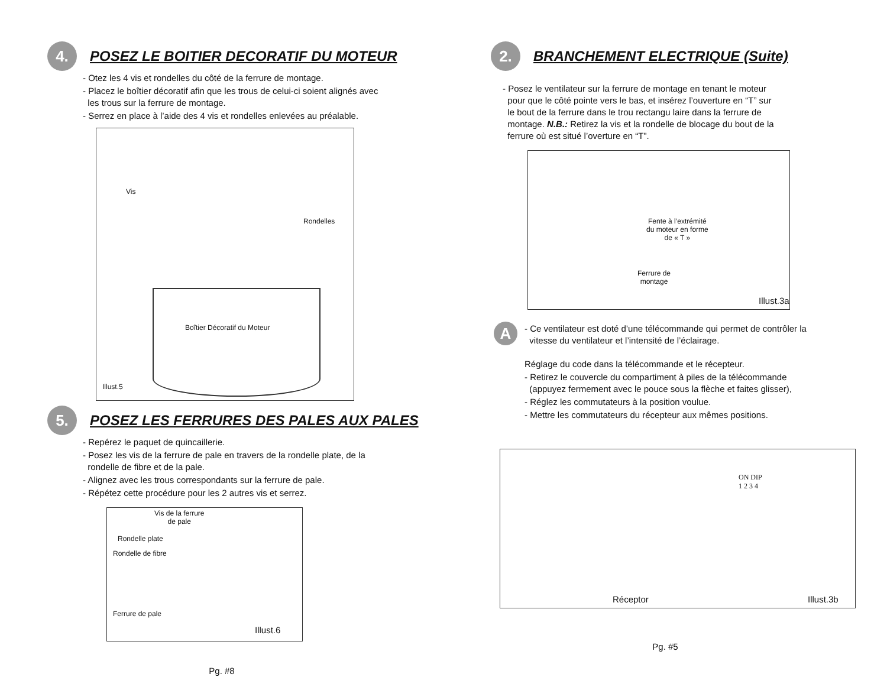4.
POSEZ LE BOITIER DECORATIF DU MOTEUR
- Otez les 4 vis et rondelles du côté de la ferrure de montage.
- Placez le boîtier décoratif afin que les trous de celui-ci soient alignés avec
les trous sur la ferrure de montage.
- Serrez en place à l’aide des 4 vis et rondelles enlevées au préalable.
Vis
Rondelles
Boîtier Décoratif du Moteur
Illust.5
5.
POSEZ LES FERRURES DES PALES AUX PALES
- Repérez le paquet de quincaillerie.
- Posez les vis de la ferrure de pale en travers de la rondelle plate, de la
rondelle de fibre et de la pale.
- Alignez avec les trous correspondants sur la ferrure de pale.
- Répétez cette procédure pour les 2 autres vis et serrez.
Vis de la ferrure
de pale
Rondelle plate
Rondelle de fibre
Ferrure de pale
Illust.6
Pg. #8
2.
BRANCHEMENT ELECTRIQUE (Suite)
- Posez le ventilateur sur la ferrure de montage en tenant le moteur
pour que le côté pointe vers le bas, et insérez l’ouverture en “T” sur
le bout de la ferrure dans le trou rectangu laire dans la ferrure de
montage. N.B.: Retirez la vis et la rondelle de blocage du bout de la
ferrure où est situé l’overture en “T”.
Fente à l’extrémité
du moteur en forme
de « T »
Ferrure de
montage
Illust.3a
A
- Ce ventilateur est doté d’une télécommande qui permet de contrôler la
vitesse du ventilateur et l’intensité de l’éclairage.
Réglage du code dans la télécommande et le récepteur.
- Retirez le couvercle du compartiment à piles de la télécommande
(appuyez fermement avec le pouce sous la flèche et faites glisser),
- Réglez les commutateurs à la position voulue.
- Mettre les commutateurs du récepteur aux mêmes positions.
ON DIP
1 2 3 4
Réceptor Illust.3b
Pg. #5